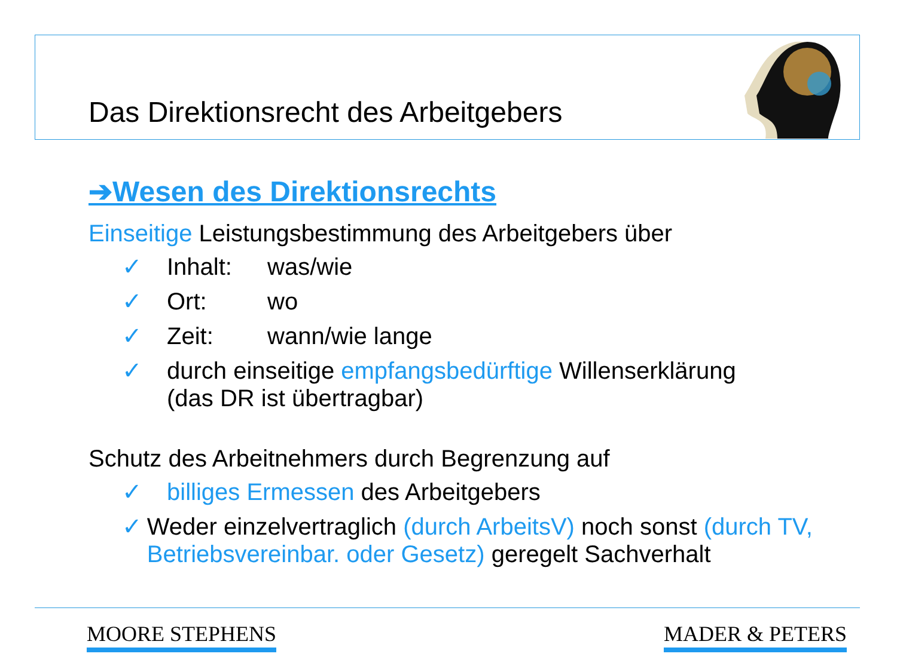Das Direktionsrecht des Arbeitgebers
➔Wesen des Direktionsrechts
Einseitige Leistungsbestimmung des Arbeitgebers über
✓ Inhalt: was/wie
✓ Ort: wo
✓ Zeit: wann/wie lange
✓ durch einseitige empfangsbedürftige Willenserklärung
(das DR ist übertragbar)
Schutz des Arbeitnehmers durch Begrenzung auf
✓ billiges Ermessen des Arbeitgebers
✓ Weder einzelvertraglich (durch ArbeitsV) noch sonst (durch TV, Betriebsvereinbar. oder Gesetz) geregelt Sachverhalt
MOORE STEPHENS MADER & PETERS